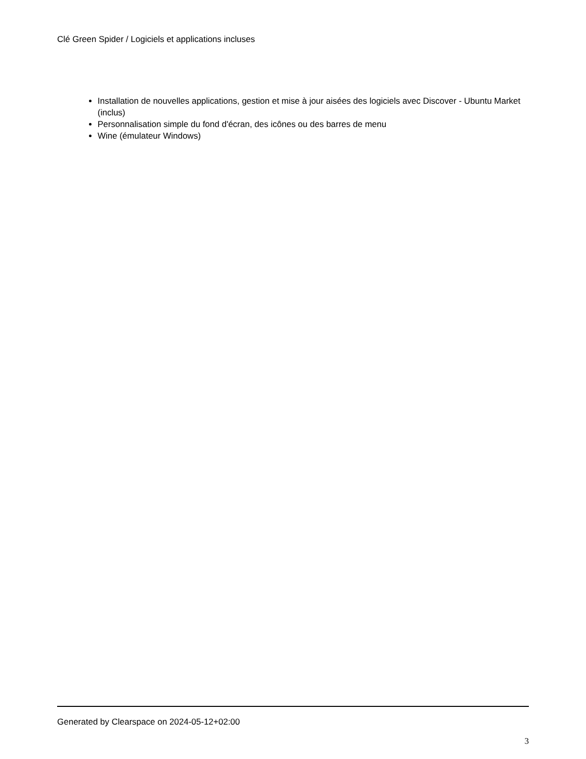Clé Green Spider / Logiciels et applications incluses
Installation de nouvelles applications, gestion et mise à jour aisées des logiciels avec Discover - Ubuntu Market (inclus)
Personnalisation simple du fond d'écran, des icônes ou des barres de menu
Wine (émulateur Windows)
Generated by Clearspace on 2024-05-12+02:00
3